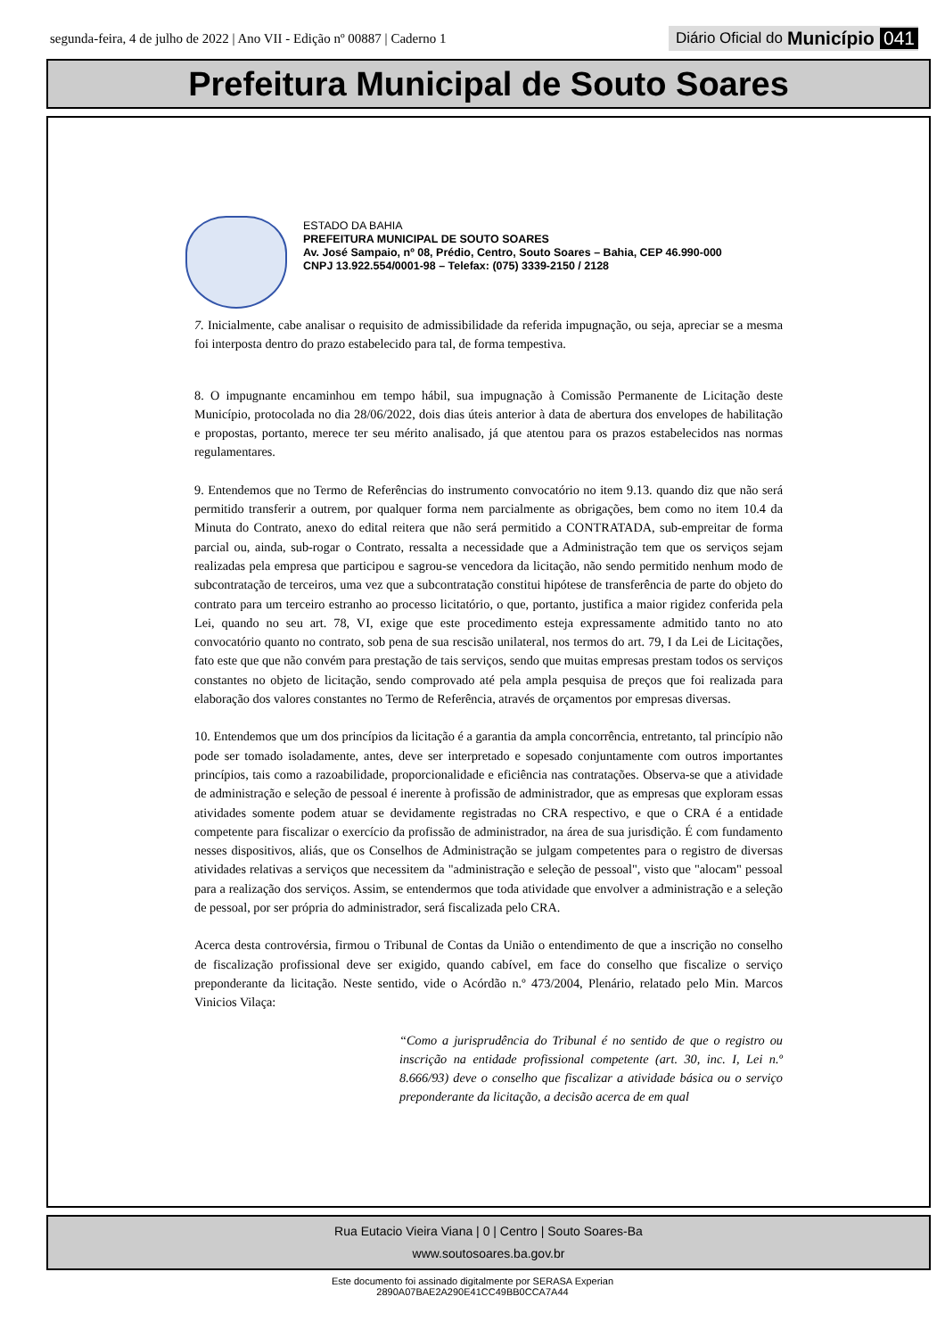segunda-feira, 4 de julho de 2022 | Ano VII - Edição nº 00887 | Caderno 1
Diário Oficial do Município 041
Prefeitura Municipal de Souto Soares
ESTADO DA BAHIA
PREFEITURA MUNICIPAL DE SOUTO SOARES
Av. José Sampaio, nº 08, Prédio, Centro, Souto Soares – Bahia, CEP 46.990-000
CNPJ 13.922.554/0001-98 – Telefax: (075) 3339-2150 / 2128
7. Inicialmente, cabe analisar o requisito de admissibilidade da referida impugnação, ou seja, apreciar se a mesma foi interposta dentro do prazo estabelecido para tal, de forma tempestiva.
8. O impugnante encaminhou em tempo hábil, sua impugnação à Comissão Permanente de Licitação deste Município, protocolada no dia 28/06/2022, dois dias úteis anterior à data de abertura dos envelopes de habilitação e propostas, portanto, merece ter seu mérito analisado, já que atentou para os prazos estabelecidos nas normas regulamentares.
9. Entendemos que no Termo de Referências do instrumento convocatório no item 9.13. quando diz que não será permitido transferir a outrem, por qualquer forma nem parcialmente as obrigações, bem como no item 10.4 da Minuta do Contrato, anexo do edital reitera que não será permitido a CONTRATADA, sub-empreitar de forma parcial ou, ainda, sub-rogar o Contrato, ressalta a necessidade que a Administração tem que os serviços sejam realizadas pela empresa que participou e sagrou-se vencedora da licitação, não sendo permitido nenhum modo de subcontratação de terceiros, uma vez que a subcontratação constitui hipótese de transferência de parte do objeto do contrato para um terceiro estranho ao processo licitatório, o que, portanto, justifica a maior rigidez conferida pela Lei, quando no seu art. 78, VI, exige que este procedimento esteja expressamente admitido tanto no ato convocatório quanto no contrato, sob pena de sua rescisão unilateral, nos termos do art. 79, I da Lei de Licitações, fato este que que não convém para prestação de tais serviços, sendo que muitas empresas prestam todos os serviços constantes no objeto de licitação, sendo comprovado até pela ampla pesquisa de preços que foi realizada para elaboração dos valores constantes no Termo de Referência, através de orçamentos por empresas diversas.
10. Entendemos que um dos princípios da licitação é a garantia da ampla concorrência, entretanto, tal princípio não pode ser tomado isoladamente, antes, deve ser interpretado e sopesado conjuntamente com outros importantes princípios, tais como a razoabilidade, proporcionalidade e eficiência nas contratações. Observa-se que a atividade de administração e seleção de pessoal é inerente à profissão de administrador, que as empresas que exploram essas atividades somente podem atuar se devidamente registradas no CRA respectivo, e que o CRA é a entidade competente para fiscalizar o exercício da profissão de administrador, na área de sua jurisdição. É com fundamento nesses dispositivos, aliás, que os Conselhos de Administração se julgam competentes para o registro de diversas atividades relativas a serviços que necessitem da "administração e seleção de pessoal", visto que "alocam" pessoal para a realização dos serviços. Assim, se entendermos que toda atividade que envolver a administração e a seleção de pessoal, por ser própria do administrador, será fiscalizada pelo CRA.
Acerca desta controvérsia, firmou o Tribunal de Contas da União o entendimento de que a inscrição no conselho de fiscalização profissional deve ser exigido, quando cabível, em face do conselho que fiscalize o serviço preponderante da licitação. Neste sentido, vide o Acórdão n.º 473/2004, Plenário, relatado pelo Min. Marcos Vinicios Vilaça:
“Como a jurisprudência do Tribunal é no sentido de que o registro ou inscrição na entidade profissional competente (art. 30, inc. I, Lei n.º 8.666/93) deve o conselho que fiscalizar a atividade básica ou o serviço preponderante da licitação, a decisão acerca de em qual
Rua Eutacio Vieira Viana | 0 | Centro | Souto Soares-Ba
www.soutosoares.ba.gov.br
Este documento foi assinado digitalmente por SERASA Experian
2890A07BAE2A290E41CC49BB0CCA7A44